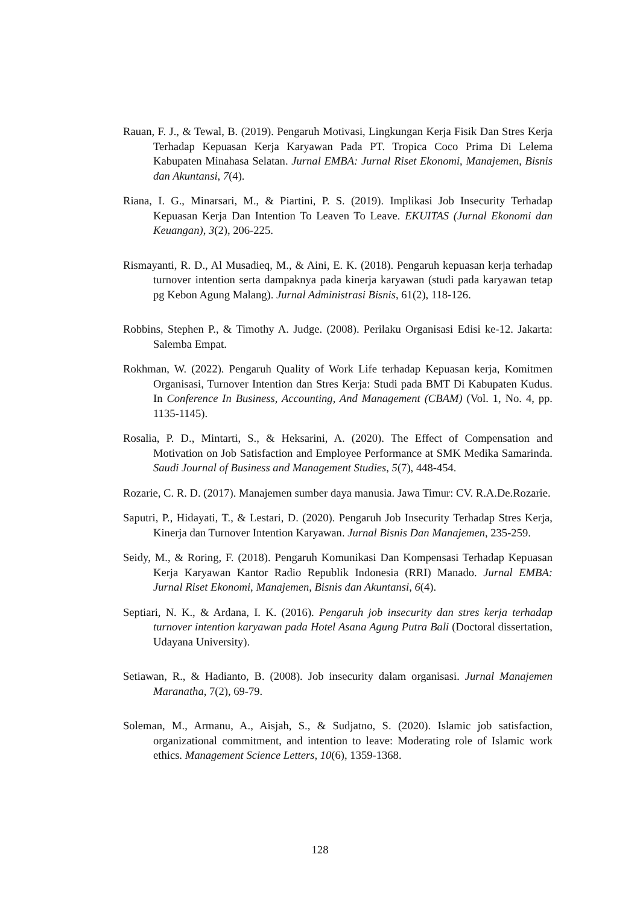Rauan, F. J., & Tewal, B. (2019). Pengaruh Motivasi, Lingkungan Kerja Fisik Dan Stres Kerja Terhadap Kepuasan Kerja Karyawan Pada PT. Tropica Coco Prima Di Lelema Kabupaten Minahasa Selatan. Jurnal EMBA: Jurnal Riset Ekonomi, Manajemen, Bisnis dan Akuntansi, 7(4).
Riana, I. G., Minarsari, M., & Piartini, P. S. (2019). Implikasi Job Insecurity Terhadap Kepuasan Kerja Dan Intention To Leaven To Leave. EKUITAS (Jurnal Ekonomi dan Keuangan), 3(2), 206-225.
Rismayanti, R. D., Al Musadieq, M., & Aini, E. K. (2018). Pengaruh kepuasan kerja terhadap turnover intention serta dampaknya pada kinerja karyawan (studi pada karyawan tetap pg Kebon Agung Malang). Jurnal Administrasi Bisnis, 61(2), 118-126.
Robbins, Stephen P., & Timothy A. Judge. (2008). Perilaku Organisasi Edisi ke-12. Jakarta: Salemba Empat.
Rokhman, W. (2022). Pengaruh Quality of Work Life terhadap Kepuasan kerja, Komitmen Organisasi, Turnover Intention dan Stres Kerja: Studi pada BMT Di Kabupaten Kudus. In Conference In Business, Accounting, And Management (CBAM) (Vol. 1, No. 4, pp. 1135-1145).
Rosalia, P. D., Mintarti, S., & Heksarini, A. (2020). The Effect of Compensation and Motivation on Job Satisfaction and Employee Performance at SMK Medika Samarinda. Saudi Journal of Business and Management Studies, 5(7), 448-454.
Rozarie, C. R. D. (2017). Manajemen sumber daya manusia. Jawa Timur: CV. R.A.De.Rozarie.
Saputri, P., Hidayati, T., & Lestari, D. (2020). Pengaruh Job Insecurity Terhadap Stres Kerja, Kinerja dan Turnover Intention Karyawan. Jurnal Bisnis Dan Manajemen, 235-259.
Seidy, M., & Roring, F. (2018). Pengaruh Komunikasi Dan Kompensasi Terhadap Kepuasan Kerja Karyawan Kantor Radio Republik Indonesia (RRI) Manado. Jurnal EMBA: Jurnal Riset Ekonomi, Manajemen, Bisnis dan Akuntansi, 6(4).
Septiari, N. K., & Ardana, I. K. (2016). Pengaruh job insecurity dan stres kerja terhadap turnover intention karyawan pada Hotel Asana Agung Putra Bali (Doctoral dissertation, Udayana University).
Setiawan, R., & Hadianto, B. (2008). Job insecurity dalam organisasi. Jurnal Manajemen Maranatha, 7(2), 69-79.
Soleman, M., Armanu, A., Aisjah, S., & Sudjatno, S. (2020). Islamic job satisfaction, organizational commitment, and intention to leave: Moderating role of Islamic work ethics. Management Science Letters, 10(6), 1359-1368.
128